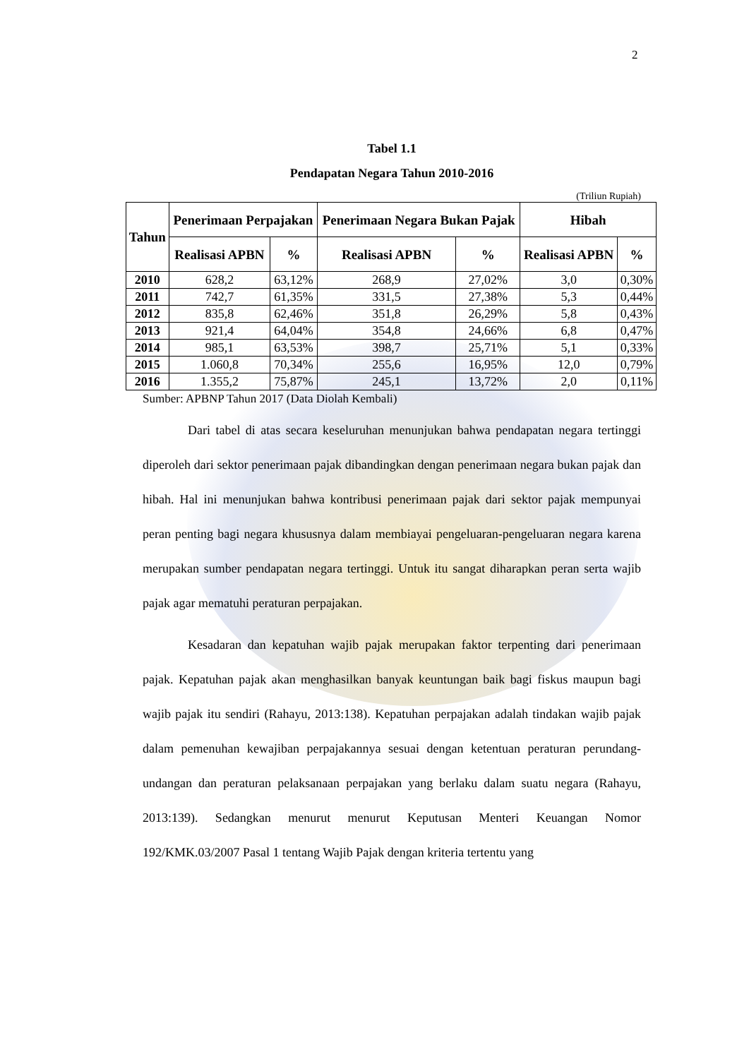2
Tabel 1.1
Pendapatan Negara Tahun 2010-2016
(Triliun Rupiah)
| Tahun | Penerimaan Perpajakan | | Penerimaan Negara Bukan Pajak | | Hibah | |
| --- | --- | --- | --- | --- | --- | --- |
| | Realisasi APBN | % | Realisasi APBN | % | Realisasi APBN | % |
| 2010 | 628,2 | 63,12% | 268,9 | 27,02% | 3,0 | 0,30% |
| 2011 | 742,7 | 61,35% | 331,5 | 27,38% | 5,3 | 0,44% |
| 2012 | 835,8 | 62,46% | 351,8 | 26,29% | 5,8 | 0,43% |
| 2013 | 921,4 | 64,04% | 354,8 | 24,66% | 6,8 | 0,47% |
| 2014 | 985,1 | 63,53% | 398,7 | 25,71% | 5,1 | 0,33% |
| 2015 | 1.060,8 | 70,34% | 255,6 | 16,95% | 12,0 | 0,79% |
| 2016 | 1.355,2 | 75,87% | 245,1 | 13,72% | 2,0 | 0,11% |
Sumber: APBNP Tahun 2017 (Data Diolah Kembali)
Dari tabel di atas secara keseluruhan menunjukan bahwa pendapatan negara tertinggi diperoleh dari sektor penerimaan pajak dibandingkan dengan penerimaan negara bukan pajak dan hibah. Hal ini menunjukan bahwa kontribusi penerimaan pajak dari sektor pajak mempunyai peran penting bagi negara khususnya dalam membiayai pengeluaran-pengeluaran negara karena merupakan sumber pendapatan negara tertinggi. Untuk itu sangat diharapkan peran serta wajib pajak agar mematuhi peraturan perpajakan.
Kesadaran dan kepatuhan wajib pajak merupakan faktor terpenting dari penerimaan pajak. Kepatuhan pajak akan menghasilkan banyak keuntungan baik bagi fiskus maupun bagi wajib pajak itu sendiri (Rahayu, 2013:138). Kepatuhan perpajakan adalah tindakan wajib pajak dalam pemenuhan kewajiban perpajakannya sesuai dengan ketentuan peraturan perundang-undangan dan peraturan pelaksanaan perpajakan yang berlaku dalam suatu negara (Rahayu, 2013:139). Sedangkan menurut menurut Keputusan Menteri Keuangan Nomor 192/KMK.03/2007 Pasal 1 tentang Wajib Pajak dengan kriteria tertentu yang